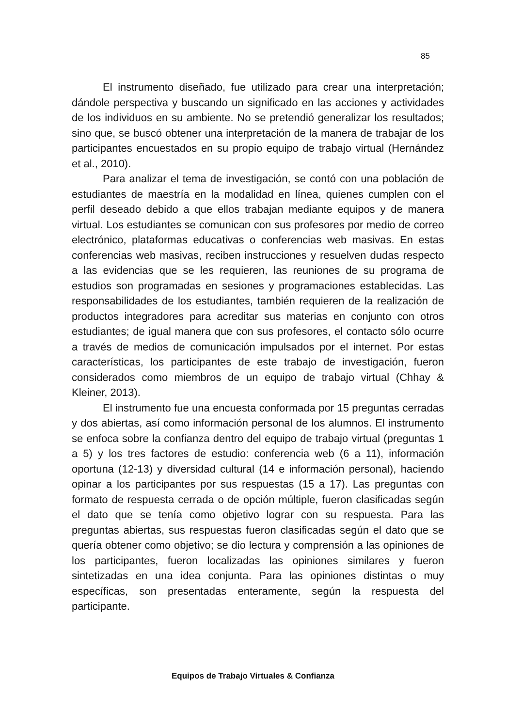85
El instrumento diseñado, fue utilizado para crear una interpretación; dándole perspectiva y buscando un significado en las acciones y actividades de los individuos en su ambiente. No se pretendió generalizar los resultados; sino que, se buscó obtener una interpretación de la manera de trabajar de los participantes encuestados en su propio equipo de trabajo virtual (Hernández et al., 2010).
Para analizar el tema de investigación, se contó con una población de estudiantes de maestría en la modalidad en línea, quienes cumplen con el perfil deseado debido a que ellos trabajan mediante equipos y de manera virtual. Los estudiantes se comunican con sus profesores por medio de correo electrónico, plataformas educativas o conferencias web masivas. En estas conferencias web masivas, reciben instrucciones y resuelven dudas respecto a las evidencias que se les requieren, las reuniones de su programa de estudios son programadas en sesiones y programaciones establecidas. Las responsabilidades de los estudiantes, también requieren de la realización de productos integradores para acreditar sus materias en conjunto con otros estudiantes; de igual manera que con sus profesores, el contacto sólo ocurre a través de medios de comunicación impulsados por el internet. Por estas características, los participantes de este trabajo de investigación, fueron considerados como miembros de un equipo de trabajo virtual (Chhay & Kleiner, 2013).
El instrumento fue una encuesta conformada por 15 preguntas cerradas y dos abiertas, así como información personal de los alumnos. El instrumento se enfoca sobre la confianza dentro del equipo de trabajo virtual (preguntas 1 a 5) y los tres factores de estudio: conferencia web (6 a 11), información oportuna (12-13) y diversidad cultural (14 e información personal), haciendo opinar a los participantes por sus respuestas (15 a 17). Las preguntas con formato de respuesta cerrada o de opción múltiple, fueron clasificadas según el dato que se tenía como objetivo lograr con su respuesta. Para las preguntas abiertas, sus respuestas fueron clasificadas según el dato que se quería obtener como objetivo; se dio lectura y comprensión a las opiniones de los participantes, fueron localizadas las opiniones similares y fueron sintetizadas en una idea conjunta. Para las opiniones distintas o muy específicas, son presentadas enteramente, según la respuesta del participante.
Equipos de Trabajo Virtuales & Confianza